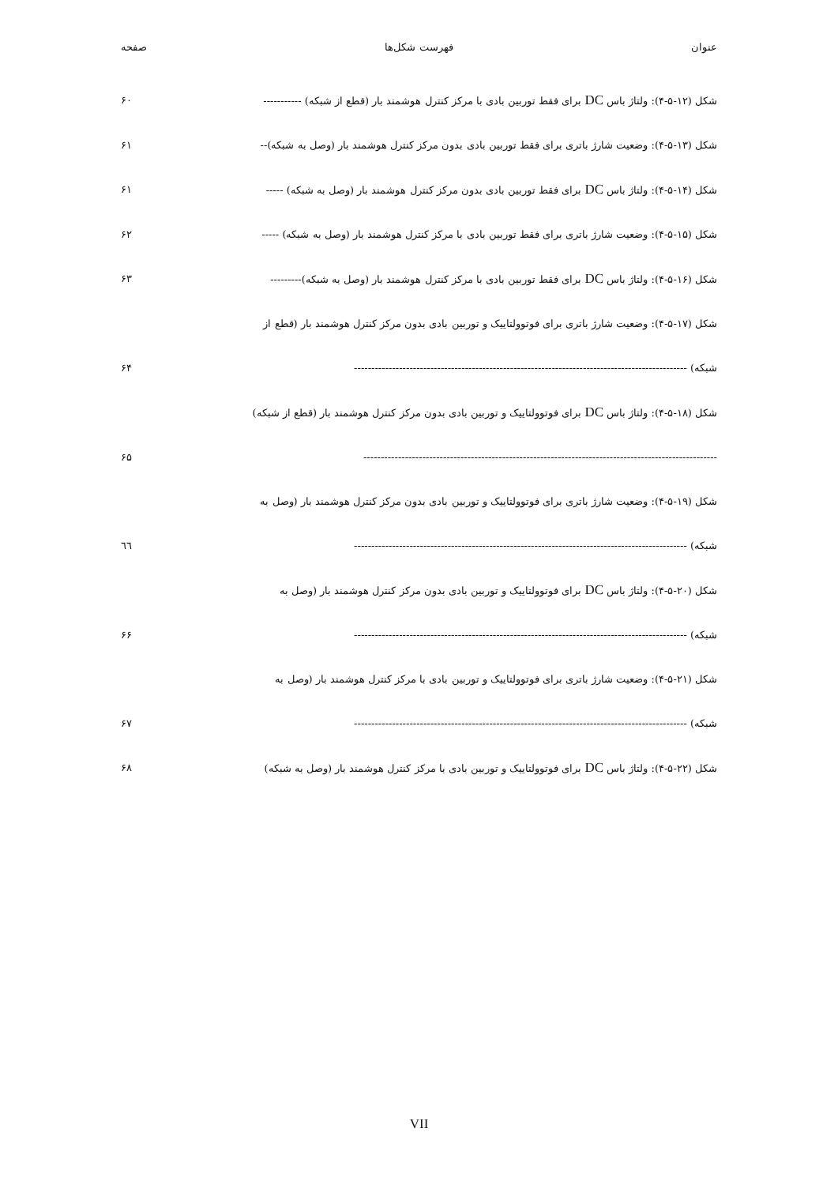عنوان فهرست شکل‌ها صفحه
شکل (۱۲-۵-۴): ولتاژ باس DC برای فقط توربین بادی با مرکز کنترل هوشمند بار (قطع از شبکه) ----------- ۶۰
شکل (۱۳-۵-۴): وضعیت شارژ باتری برای فقط توربین بادی بدون مرکز کنترل هوشمند بار (وصل به شبکه)-- ۶۱
شکل (۱۴-۵-۴): ولتاژ باس DC برای فقط توربین بادی بدون مرکز کنترل هوشمند بار (وصل به شبکه) ----- ۶۱
شکل (۱۵-۵-۴): وضعیت شارژ باتری برای فقط توربین بادی با مرکز کنترل هوشمند بار (وصل به شبکه) ----- ۶۲
شکل (۱۶-۵-۴): ولتاژ باس DC برای فقط توربین بادی با مرکز کنترل هوشمند بار (وصل به شبکه)--------- ۶۳
شکل (۱۷-۵-۴): وضعیت شارژ باتری برای فوتوولتاییک و توربین بادی بدون مرکز کنترل هوشمند بار (قطع از
شبکه) ------------------------------------------------------------------------------------------------ ۶۴
شکل (۱۸-۵-۴): ولتاژ باس DC برای فوتوولتاییک و توربین بادی بدون مرکز کنترل هوشمند بار (قطع از شبکه)
------------------------------------------------------------------------------------------------------ ۶۵
شکل (۱۹-۵-۴): وضعیت شارژ باتری برای فوتوولتاییک و توربین بادی بدون مرکز کنترل هوشمند بار (وصل به
شبکه) ------------------------------------------------------------------------------------------------ ٦٦
شکل (۲۰-۵-۴): ولتاژ باس DC برای فوتوولتاییک و توربین بادی بدون مرکز کنترل هوشمند بار (وصل به
شبکه) ------------------------------------------------------------------------------------------------ ۶۶
شکل (۲۱-۵-۴): وضعیت شارژ باتری برای فوتوولتاییک و توربین بادی با مرکز کنترل هوشمند بار (وصل به
شبکه) ------------------------------------------------------------------------------------------------ ۶۷
شکل (۲۲-۵-۴): ولتاژ باس DC برای فوتوولتاییک و توربین بادی با مرکز کنترل هوشمند بار (وصل به شبکه) ۶۸
VII